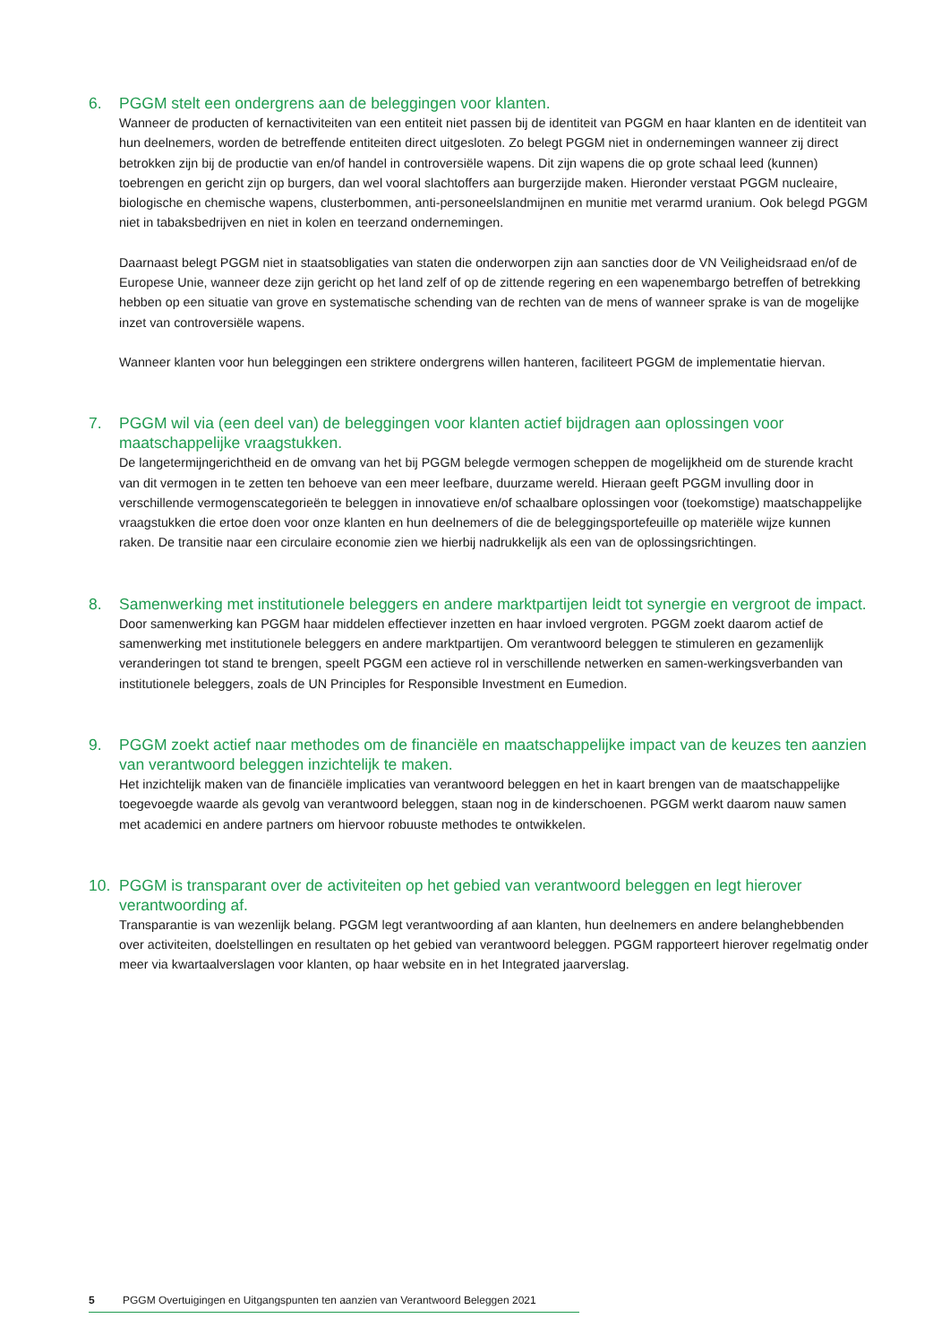6. PGGM stelt een ondergrens aan de beleggingen voor klanten.
Wanneer de producten of kernactiviteiten van een entiteit niet passen bij de identiteit van PGGM en haar klanten en de identiteit van hun deelnemers, worden de betreffende entiteiten direct uitgesloten. Zo belegt PGGM niet in ondernemingen wanneer zij direct betrokken zijn bij de productie van en/of handel in controversiële wapens. Dit zijn wapens die op grote schaal leed (kunnen) toebrengen en gericht zijn op burgers, dan wel vooral slachtoffers aan burgerzijde maken. Hieronder verstaat PGGM nucleaire, biologische en chemische wapens, clusterbommen, anti-personeelslandmijnen en munitie met verarmd uranium. Ook belegd PGGM niet in tabaksbedrijven en niet in kolen en teerzand ondernemingen.
Daarnaast belegt PGGM niet in staatsobligaties van staten die onderworpen zijn aan sancties door de VN Veiligheidsraad en/of de Europese Unie, wanneer deze zijn gericht op het land zelf of op de zittende regering en een wapenembargo betreffen of betrekking hebben op een situatie van grove en systematische schending van de rechten van de mens of wanneer sprake is van de mogelijke inzet van controversiële wapens.
Wanneer klanten voor hun beleggingen een striktere ondergrens willen hanteren, faciliteert PGGM de implementatie hiervan.
7. PGGM wil via (een deel van) de beleggingen voor klanten actief bijdragen aan oplossingen voor maatschappelijke vraagstukken.
De langetermijngerichtheid en de omvang van het bij PGGM belegde vermogen scheppen de mogelijkheid om de sturende kracht van dit vermogen in te zetten ten behoeve van een meer leefbare, duurzame wereld. Hieraan geeft PGGM invulling door in verschillende vermogenscategorieën te beleggen in innovatieve en/of schaalbare oplossingen voor (toekomstige) maatschappelijke vraagstukken die ertoe doen voor onze klanten en hun deelnemers of die de beleggingsportefeuille op materiële wijze kunnen raken. De transitie naar een circulaire economie zien we hierbij nadrukkelijk als een van de oplossingsrichtingen.
8. Samenwerking met institutionele beleggers en andere marktpartijen leidt tot synergie en vergroot de impact.
Door samenwerking kan PGGM haar middelen effectiever inzetten en haar invloed vergroten. PGGM zoekt daarom actief de samenwerking met institutionele beleggers en andere marktpartijen. Om verantwoord beleggen te stimuleren en gezamenlijk veranderingen tot stand te brengen, speelt PGGM een actieve rol in verschillende netwerken en samen-werkingsverbanden van institutionele beleggers, zoals de UN Principles for Responsible Investment en Eumedion.
9. PGGM zoekt actief naar methodes om de financiële en maatschappelijke impact van de keuzes ten aanzien van verantwoord beleggen inzichtelijk te maken.
Het inzichtelijk maken van de financiële implicaties van verantwoord beleggen en het in kaart brengen van de maatschappelijke toegevoegde waarde als gevolg van verantwoord beleggen, staan nog in de kinderschoenen. PGGM werkt daarom nauw samen met academici en andere partners om hiervoor robuuste methodes te ontwikkelen.
10. PGGM is transparant over de activiteiten op het gebied van verantwoord beleggen en legt hierover verantwoording af.
Transparantie is van wezenlijk belang. PGGM legt verantwoording af aan klanten, hun deelnemers en andere belanghebbenden over activiteiten, doelstellingen en resultaten op het gebied van verantwoord beleggen. PGGM rapporteert hierover regelmatig onder meer via kwartaalverslagen voor klanten, op haar website en in het Integrated jaarverslag.
5 PGGM Overtuigingen en Uitgangspunten ten aanzien van Verantwoord Beleggen 2021